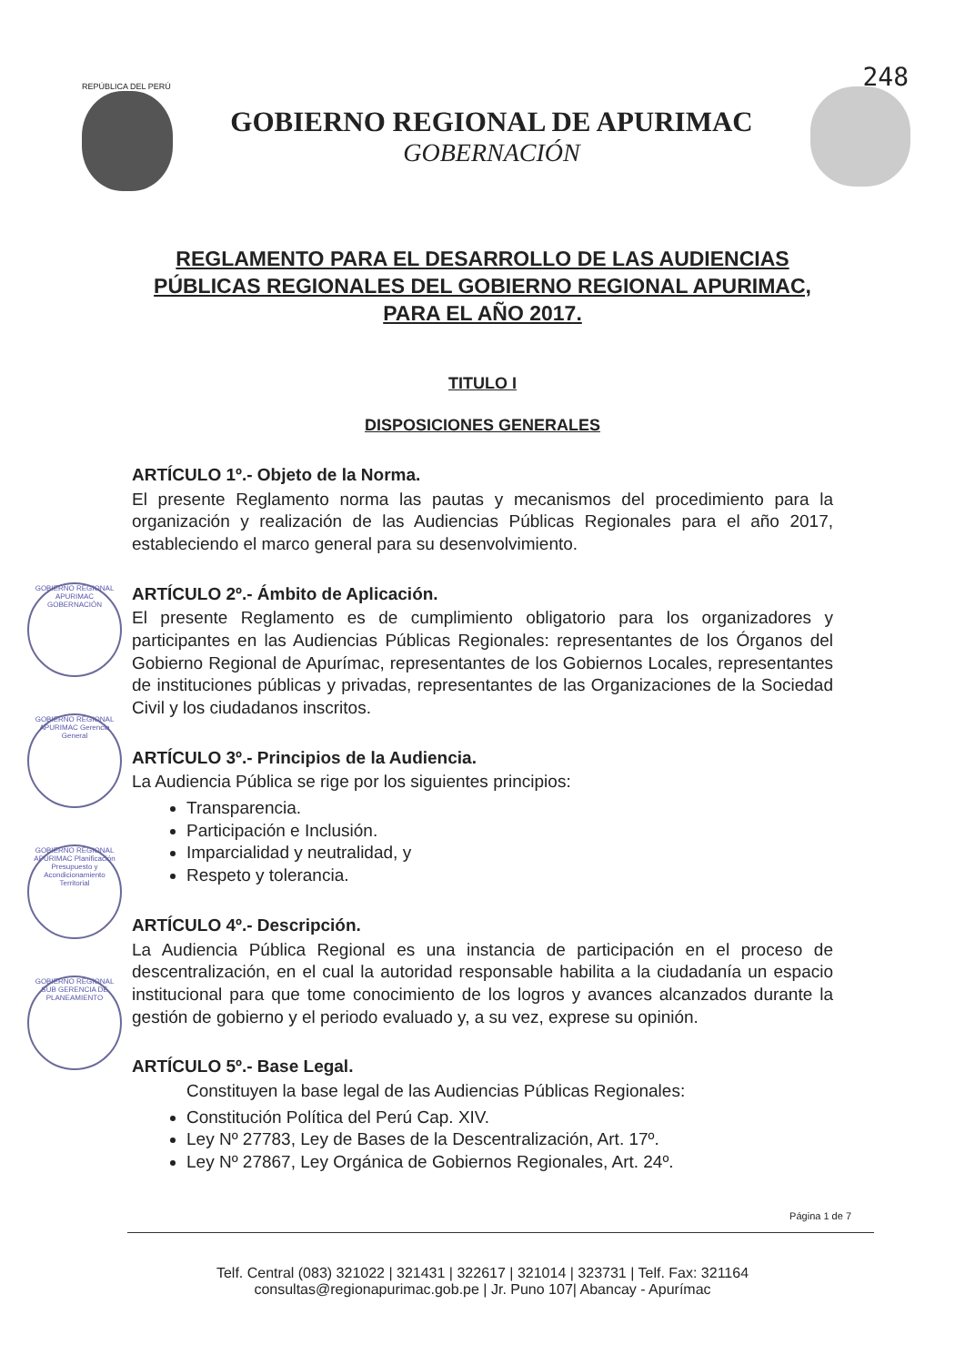248
REPÚBLICA DEL PERÚ
GOBIERNO REGIONAL DE APURIMAC
GOBERNACIÓN
REGLAMENTO PARA EL DESARROLLO DE LAS AUDIENCIAS PÚBLICAS REGIONALES DEL GOBIERNO REGIONAL APURIMAC, PARA EL AÑO 2017.
TITULO I
DISPOSICIONES GENERALES
ARTÍCULO 1º.- Objeto de la Norma.
El presente Reglamento norma las pautas y mecanismos del procedimiento para la organización y realización de las Audiencias Públicas Regionales para el año 2017, estableciendo el marco general para su desenvolvimiento.
ARTÍCULO 2º.- Ámbito de Aplicación.
El presente Reglamento es de cumplimiento obligatorio para los organizadores y participantes en las Audiencias Públicas Regionales: representantes de los Órganos del Gobierno Regional de Apurímac, representantes de los Gobiernos Locales, representantes de instituciones públicas y privadas, representantes de las Organizaciones de la Sociedad Civil y los ciudadanos inscritos.
ARTÍCULO 3º.- Principios de la Audiencia.
La Audiencia Pública se rige por los siguientes principios:
Transparencia.
Participación e Inclusión.
Imparcialidad y neutralidad, y
Respeto y tolerancia.
ARTÍCULO 4º.- Descripción.
La Audiencia Pública Regional es una instancia de participación en el proceso de descentralización, en el cual la autoridad responsable habilita a la ciudadanía un espacio institucional para que tome conocimiento de los logros y avances alcanzados durante la gestión de gobierno y el periodo evaluado y, a su vez, exprese su opinión.
ARTÍCULO 5º.- Base Legal.
Constituyen la base legal de las Audiencias Públicas Regionales:
Constitución Política del Perú Cap. XIV.
Ley Nº 27783, Ley de Bases de la Descentralización, Art. 17º.
Ley Nº 27867, Ley Orgánica de Gobiernos Regionales, Art. 24º.
Página 1 de 7
Telf. Central (083) 321022 | 321431 | 322617 | 321014 | 323731 | Telf. Fax: 321164
consultas@regionapurimac.gob.pe | Jr. Puno 107| Abancay - Apurímac
GOBIERNO REGIONAL APURIMAC GOBERNACIÓN
GOBIERNO REGIONAL APURIMAC Gerencia General
GOBIERNO REGIONAL APURIMAC Planificación Presupuesto y Acondicionamiento Territorial
GOBIERNO REGIONAL SUB GERENCIA DE PLANEAMIENTO